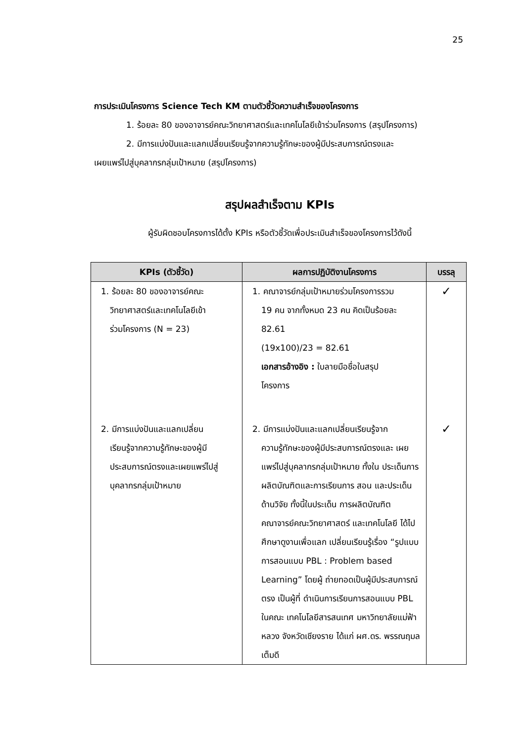25
การประเมินโครงการ Science Tech KM ตามตัวชี้วัดความสำเร็จของโครงการ
1. ร้อยละ 80 ของอาจารย์คณะวิทยาศาสตร์และเทคโนโลยีเข้าร่วมโครงการ (สรุปโครงการ)
2. มีการแบ่งปันและแลกเปลี่ยนเรียนรู้จากความรู้ทักษะของผู้มีประสบการณ์ตรงและ
เผยแพร่ไปสู่บุคลากรกลุ่มเป้าหมาย (สรุปโครงการ)
สรุปผลสำเร็จตาม KPIs
ผู้รับผิดชอบโครงการได้ตั้ง KPIs หรือตัวชี้วัดเพื่อประเมินสำเร็จของโครงการไว้ดังนี้
| KPIs (ตัวชี้วัด) | ผลการปฏิบัติงานโครงการ | บรรลุ |
| --- | --- | --- |
| 1. ร้อยละ 80 ของอาจารย์คณะ วิทยาศาสตร์และเทคโนโลยีเข้า ร่วมโครงการ (N = 23) | 1. คณาจารย์กลุ่มเป้าหมายร่วมโครงการรวม 19 คน จากทั้งหมด 23 คน คิดเป็นร้อยละ 82.61 (19x100)/23 = 82.61 เอกสารอ้างอิง : ใบลายมือชื่อในสรุป โครงการ | ✓ |
| 2. มีการแบ่งปันและแลกเปลี่ยน เรียนรู้จากความรู้ทักษะของผู้มี ประสบการณ์ตรงและเผยแพร่ไปสู่ บุคลากรกลุ่มเป้าหมาย | 2. มีการแบ่งปันและแลกเปลี่ยนเรียนรู้จาก ความรู้ทักษะของผู้มีประสบการณ์ตรงและ เผยแพร่ไปสู่บุคลากรกลุ่มเป้าหมาย ทั้งใน ประเด็นการผลิตบัณฑิตและการเรียนการ สอน และประเด็นด้านวิจัย ทั้งนี้ในประเด็น การผลิตบัณฑิตคณาจารย์คณะวิทยาศาสตร์ และเทคโนโลยี ได้ไปศึกษาดูงานเพื่อแลก เปลี่ยนเรียนรู้เรื่อง “รูปแบบการสอนแบบ PBL : Problem based Learning” โดยผู้ ถ่ายทอดเป็นผู้มีประสบการณ์ตรง เป็นผู้ที่ ดำเนินการเรียนการสอนแบบ PBL ในคณะ เทคโนโลยีสารสนเทศ มหาวิทยาลัยแม่ฟ้า หลวง จังหวัดเชียงราย ได้แก่ ผศ.ดร. พรรณฤมล เต็มดี | ✓ |